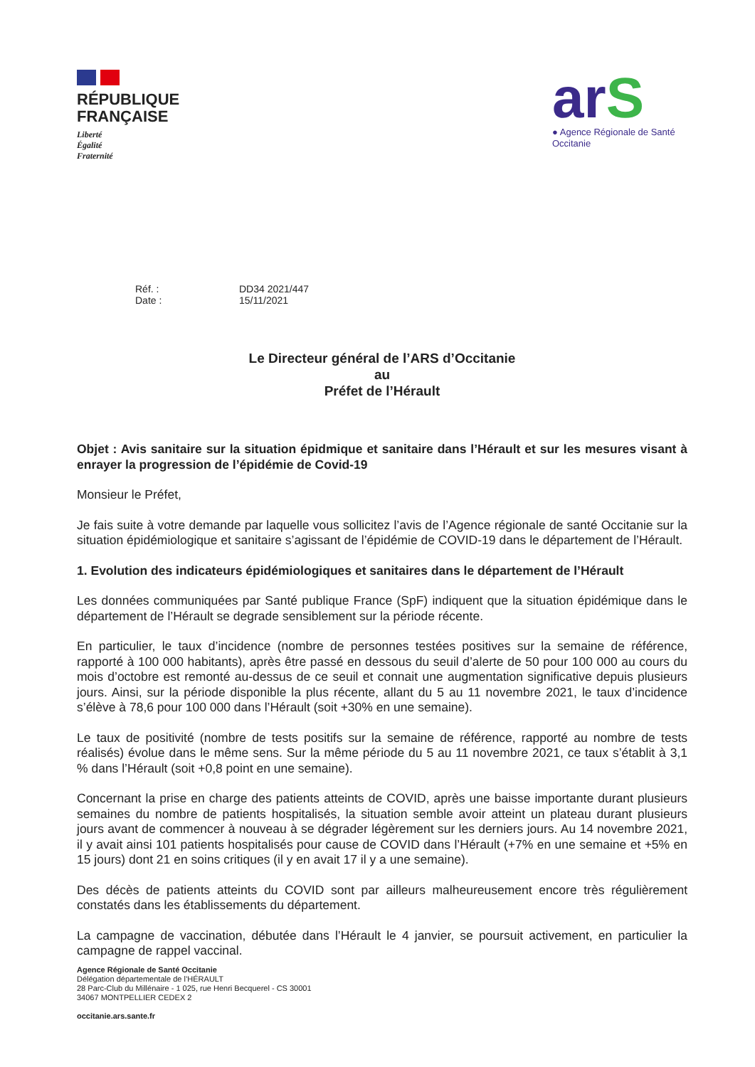RÉPUBLIQUE
FRANÇAISE
Liberté
Égalité
Fraternité
arS
● Agence Régionale de Santé
Occitanie
Réf. :
DD34 2021/447
Date :
15/11/2021
Le Directeur général de l’ARS d’Occitanie
au
Préfet de l’Hérault
Objet : Avis sanitaire sur la situation épidmique et sanitaire dans l’Hérault et sur les mesures visant à enrayer la progression de l’épidémie de Covid-19
Monsieur le Préfet,
Je fais suite à votre demande par laquelle vous sollicitez l’avis de l’Agence régionale de santé Occitanie sur la situation épidémiologique et sanitaire s’agissant de l’épidémie de COVID-19 dans le département de l’Hérault.
1. Evolution des indicateurs épidémiologiques et sanitaires dans le département de l’Hérault
Les données communiquées par Santé publique France (SpF) indiquent que la situation épidémique dans le département de l’Hérault se degrade sensiblement sur la période récente.
En particulier, le taux d’incidence (nombre de personnes testées positives sur la semaine de référence, rapporté à 100 000 habitants), après être passé en dessous du seuil d’alerte de 50 pour 100 000 au cours du mois d’octobre est remonté au-dessus de ce seuil et connait une augmentation significative depuis plusieurs jours. Ainsi, sur la période disponible la plus récente, allant du 5 au 11 novembre 2021, le taux d’incidence s’élève à 78,6 pour 100 000 dans l’Hérault (soit +30% en une semaine).
Le taux de positivité (nombre de tests positifs sur la semaine de référence, rapporté au nombre de tests réalisés) évolue dans le même sens. Sur la même période du 5 au 11 novembre 2021, ce taux s’établit à 3,1 % dans l’Hérault (soit +0,8 point en une semaine).
Concernant la prise en charge des patients atteints de COVID, après une baisse importante durant plusieurs semaines du nombre de patients hospitalisés, la situation semble avoir atteint un plateau durant plusieurs jours avant de commencer à nouveau à se dégrader légèrement sur les derniers jours. Au 14 novembre 2021, il y avait ainsi 101 patients hospitalisés pour cause de COVID dans l’Hérault (+7% en une semaine et +5% en 15 jours) dont 21 en soins critiques (il y en avait 17 il y a une semaine).
Des décès de patients atteints du COVID sont par ailleurs malheureusement encore très régulièrement constatés dans les établissements du département.
La campagne de vaccination, débutée dans l’Hérault le 4 janvier, se poursuit activement, en particulier la campagne de rappel vaccinal.
Agence Régionale de Santé Occitanie
Délégation départementale de l’HÉRAULT
28 Parc-Club du Millénaire - 1 025, rue Henri Becquerel - CS 30001
34067 MONTPELLIER CEDEX 2
occitanie.ars.sante.fr